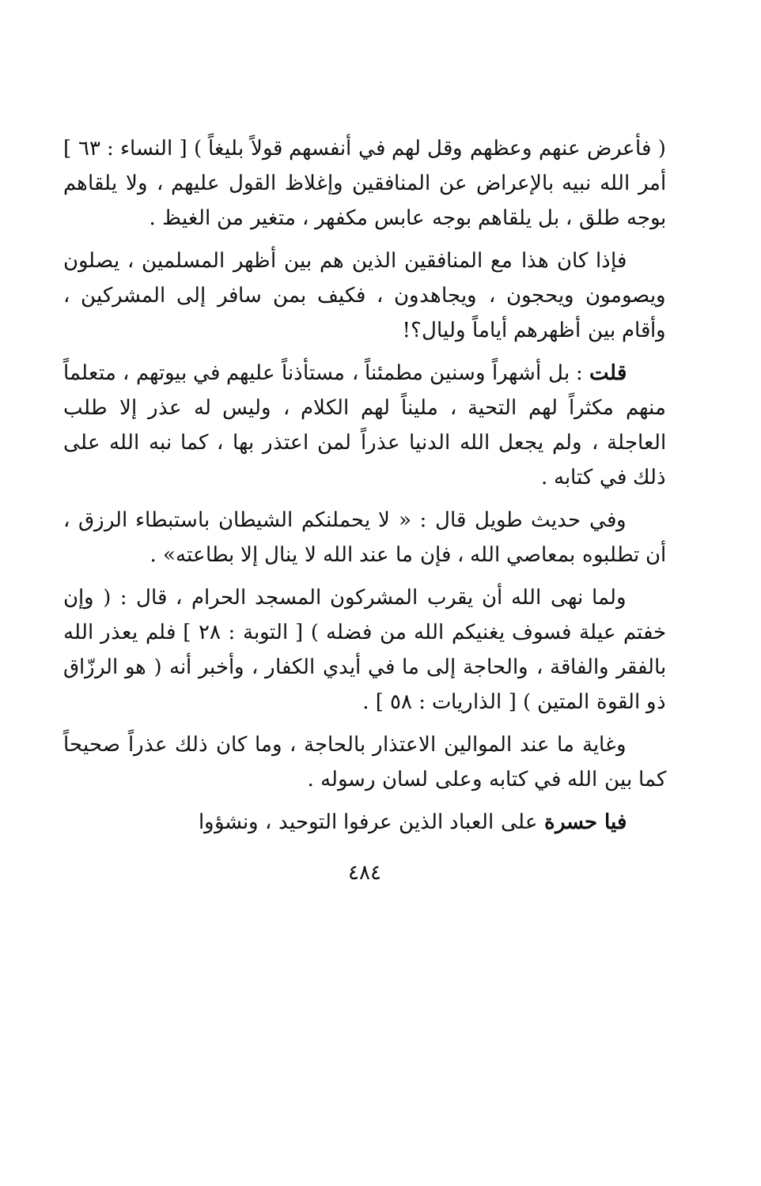( فأعرض عنهم وعظهم وقل لهم في أنفسهم قولاً بليغاً ) [ النساء : ٦٣ ] أمر الله نبيه بالإعراض عن المنافقين وإغلاظ القول عليهم ، ولا يلقاهم بوجه طلق ، بل يلقاهم بوجه عابس مكفهر ، متغير من الغيظ .
فإذا كان هذا مع المنافقين الذين هم بين أظهر المسلمين ، يصلون ويصومون ويحجون ، ويجاهدون ، فكيف بمن سافر إلى المشركين ، وأقام بين أظهرهم أياماً وليال؟!
قلت : بل أشهراً وسنين مطمئناً ، مستأذناً عليهم في بيوتهم ، متعلماً منهم مكثراً لهم التحية ، مليناً لهم الكلام ، وليس له عذر إلا طلب العاجلة ، ولم يجعل الله الدنيا عذراً لمن اعتذر بها ، كما نبه الله على ذلك في كتابه .
وفي حديث طويل قال : « لا يحملنكم الشيطان باستبطاء الرزق ، أن تطلبوه بمعاصي الله ، فإن ما عند الله لا ينال إلا بطاعته» .
ولما نهى الله أن يقرب المشركون المسجد الحرام ، قال : ( وإن خفتم عيلة فسوف يغنيكم الله من فضله ) [ التوبة : ٢٨ ] فلم يعذر الله بالفقر والفاقة ، والحاجة إلى ما في أيدي الكفار ، وأخبر أنه ( هو الرزّاق ذو القوة المتين ) [ الذاريات : ٥٨ ] .
وغاية ما عند الموالين الاعتذار بالحاجة ، وما كان ذلك عذراً صحيحاً كما بين الله في كتابه وعلى لسان رسوله .
فيا حسرة على العباد الذين عرفوا التوحيد ، ونشؤوا
٤٨٤